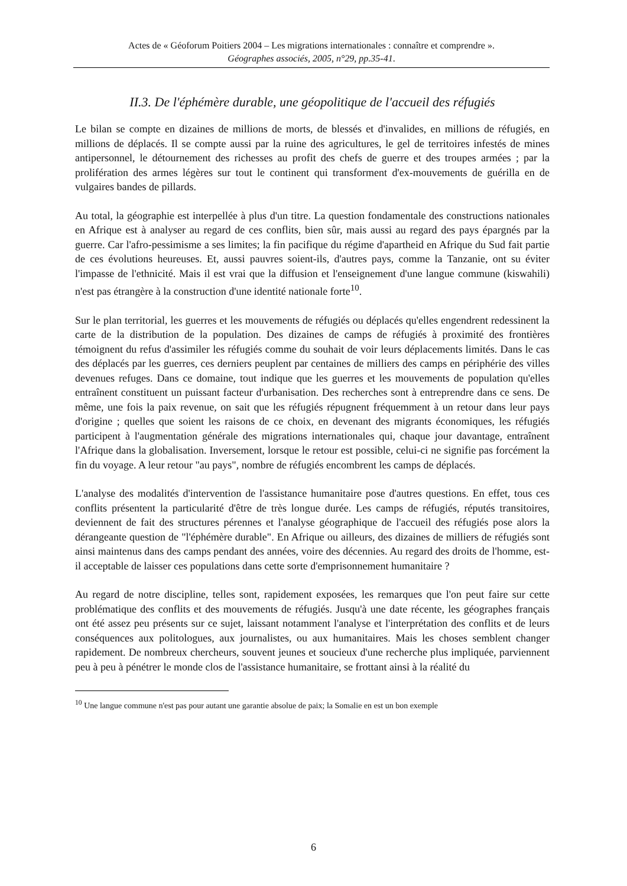Actes de « Géoforum Poitiers 2004 – Les migrations internationales : connaître et comprendre ».
Géographes associés, 2005, n°29, pp.35-41.
II.3. De l'éphémère durable, une géopolitique de l'accueil des réfugiés
Le bilan se compte en dizaines de millions de morts, de blessés et d'invalides, en millions de réfugiés, en millions de déplacés. Il se compte aussi par la ruine des agricultures, le gel de territoires infestés de mines antipersonnel, le détournement des richesses au profit des chefs de guerre et des troupes armées ; par la prolifération des armes légères sur tout le continent qui transforment d'ex-mouvements de guérilla en de vulgaires bandes de pillards.
Au total, la géographie est interpellée à plus d'un titre. La question fondamentale des constructions nationales en Afrique est à analyser au regard de ces conflits, bien sûr, mais aussi au regard des pays épargnés par la guerre. Car l'afro-pessimisme a ses limites; la fin pacifique du régime d'apartheid en Afrique du Sud fait partie de ces évolutions heureuses. Et, aussi pauvres soient-ils, d'autres pays, comme la Tanzanie, ont su éviter l'impasse de l'ethnicité. Mais il est vrai que la diffusion et l'enseignement d'une langue commune (kiswahili) n'est pas étrangère à la construction d'une identité nationale forte<sup>10</sup>.
Sur le plan territorial, les guerres et les mouvements de réfugiés ou déplacés qu'elles engendrent redessinent la carte de la distribution de la population. Des dizaines de camps de réfugiés à proximité des frontières témoignent du refus d'assimiler les réfugiés comme du souhait de voir leurs déplacements limités. Dans le cas des déplacés par les guerres, ces derniers peuplent par centaines de milliers des camps en périphérie des villes devenues refuges. Dans ce domaine, tout indique que les guerres et les mouvements de population qu'elles entraînent constituent un puissant facteur d'urbanisation. Des recherches sont à entreprendre dans ce sens. De même, une fois la paix revenue, on sait que les réfugiés répugnent fréquemment à un retour dans leur pays d'origine ; quelles que soient les raisons de ce choix, en devenant des migrants économiques, les réfugiés participent à l'augmentation générale des migrations internationales qui, chaque jour davantage, entraînent l'Afrique dans la globalisation. Inversement, lorsque le retour est possible, celui-ci ne signifie pas forcément la fin du voyage. A leur retour "au pays", nombre de réfugiés encombrent les camps de déplacés.
L'analyse des modalités d'intervention de l'assistance humanitaire pose d'autres questions. En effet, tous ces conflits présentent la particularité d'être de très longue durée. Les camps de réfugiés, réputés transitoires, deviennent de fait des structures pérennes et l'analyse géographique de l'accueil des réfugiés pose alors la dérangeante question de "l'éphémère durable". En Afrique ou ailleurs, des dizaines de milliers de réfugiés sont ainsi maintenus dans des camps pendant des années, voire des décennies. Au regard des droits de l'homme, est-il acceptable de laisser ces populations dans cette sorte d'emprisonnement humanitaire ?
Au regard de notre discipline, telles sont, rapidement exposées, les remarques que l'on peut faire sur cette problématique des conflits et des mouvements de réfugiés. Jusqu'à une date récente, les géographes français ont été assez peu présents sur ce sujet, laissant notamment l'analyse et l'interprétation des conflits et de leurs conséquences aux politologues, aux journalistes, ou aux humanitaires. Mais les choses semblent changer rapidement. De nombreux chercheurs, souvent jeunes et soucieux d'une recherche plus impliquée, parviennent peu à peu à pénétrer le monde clos de l'assistance humanitaire, se frottant ainsi à la réalité du
<sup>10</sup> Une langue commune n'est pas pour autant une garantie absolue de paix; la Somalie en est un bon exemple
6